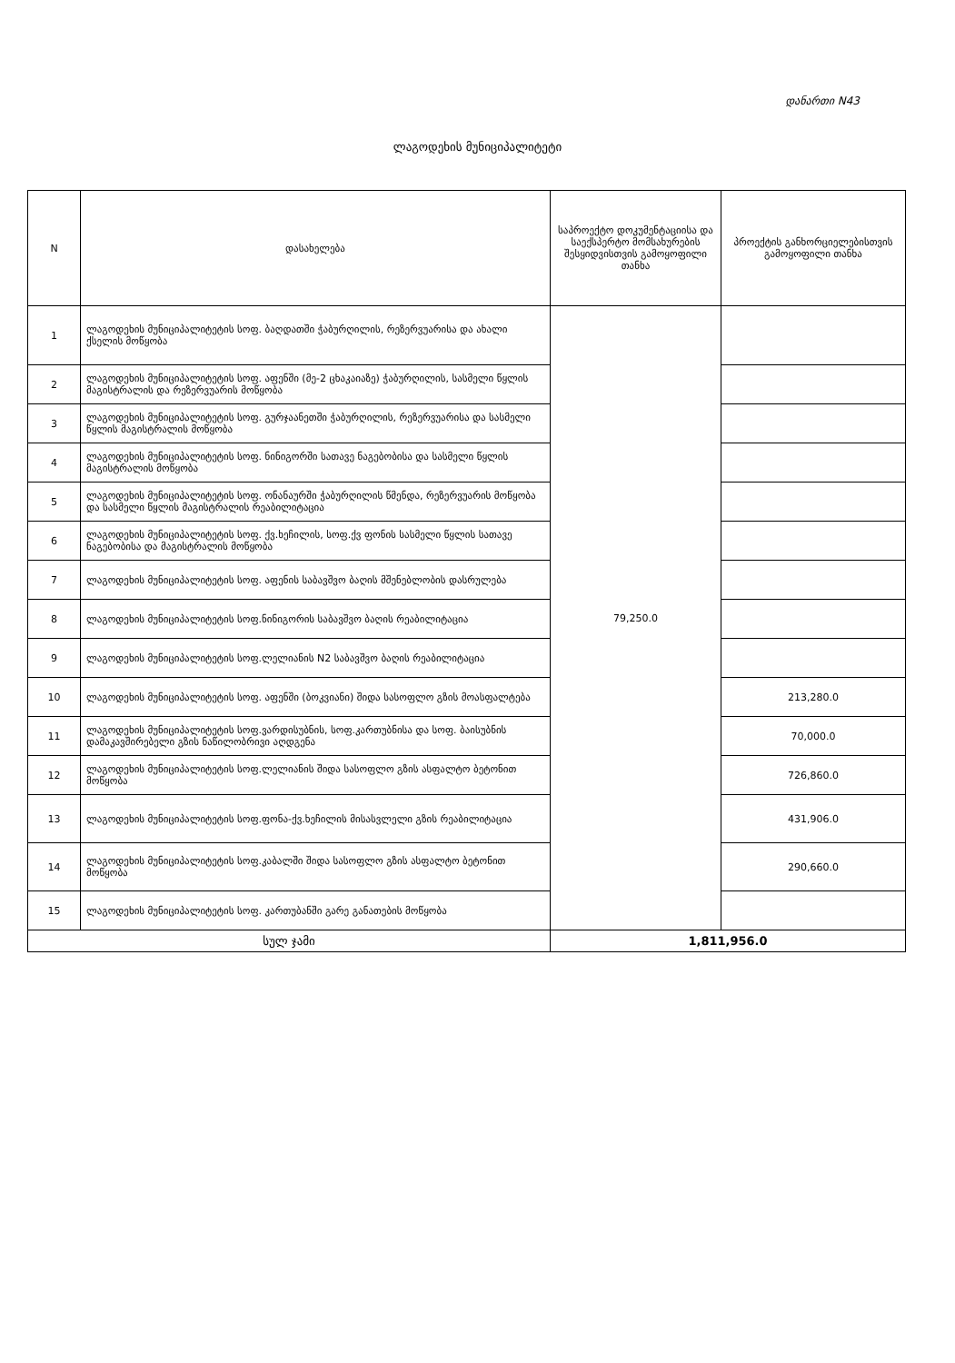დანართი N43
ლაგოდეხის მუნიციპალიტეტი
| N | დასახელება | საპროექტო დოკუმენტაციისა და საექსპერტო მომსახურების შესყიდვისთვის გამოყოფილი თანხა | პროექტის განხორციელებისთვის გამოყოფილი თანხა |
| --- | --- | --- | --- |
| 1 | ლაგოდეხის მუნიციპალიტეტის სოფ. ბაღდათში ჭაბურღილის, რეზერვუარისა და ახალი ქსელის მოწყობა | 79,250.0 | |
| 2 | ლაგოდეხის მუნიციპალიტეტის სოფ. აფენში (მე-2 ცხაკაიაზე) ჭაბურღილის, სასმელი წყლის მაგისტრალის და რეზერვუარის მოწყობა | | |
| 3 | ლაგოდეხის მუნიციპალიტეტის სოფ. გურჯაანეთში ჭაბურღილის, რეზერვუარისა და სასმელი წყლის მაგისტრალის მოწყობა | | |
| 4 | ლაგოდეხის მუნიციპალიტეტის სოფ. ნინიგორში სათავე ნაგებობისა და სასმელი წყლის მაგისტრალის მოწყობა | | |
| 5 | ლაგოდეხის მუნიციპალიტეტის სოფ. ონანაურში ჭაბურღილის წმენდა, რეზერვუარის მოწყობა და სასმელი წყლის მაგისტრალის რეაბილიტაცია | | |
| 6 | ლაგოდეხის მუნიციპალიტეტის სოფ. ქვ.ხეჩილის, სოფ.ქვ ფონის სასმელი წყლის სათავე ნაგებობისა და მაგისტრალის მოწყობა | | |
| 7 | ლაგოდეხის მუნიციპალიტეტის სოფ. აფენის საბავშვო ბაღის მშენებლობის დასრულება | | |
| 8 | ლაგოდეხის მუნიციპალიტეტის სოფ.ნინიგორის საბავშვო ბაღის რეაბილიტაცია | | |
| 9 | ლაგოდეხის მუნიციპალიტეტის სოფ.ლელიანის N2 საბავშვო ბაღის რეაბილიტაცია | | |
| 10 | ლაგოდეხის მუნიციპალიტეტის სოფ. აფენში (ბოკვიანი) შიდა სასოფლო გზის მოასფალტება | | 213,280.0 |
| 11 | ლაგოდეხის მუნიციპალიტეტის სოფ.ვარდისუბნის, სოფ.კართუბნისა და სოფ. ბაისუბნის დამაკავშირებელი გზის ნაწილობრივი აღდგენა | | 70,000.0 |
| 12 | ლაგოდეხის მუნიციპალიტეტის სოფ.ლელიანის შიდა სასოფლო გზის ასფალტო ბეტონით მოწყობა | | 726,860.0 |
| 13 | ლაგოდეხის მუნიციპალიტეტის სოფ.ფონა-ქვ.ხეჩილის მისასვლელი გზის რეაბილიტაცია | | 431,906.0 |
| 14 | ლაგოდეხის მუნიციპალიტეტის სოფ.კაბალში შიდა სასოფლო გზის ასფალტო ბეტონით მოწყობა | | 290,660.0 |
| 15 | ლაგოდეხის მუნიციპალიტეტის სოფ. კართუბანში გარე განათების მოწყობა | | |
| სულ ჯამი | | 1,811,956.0 | |